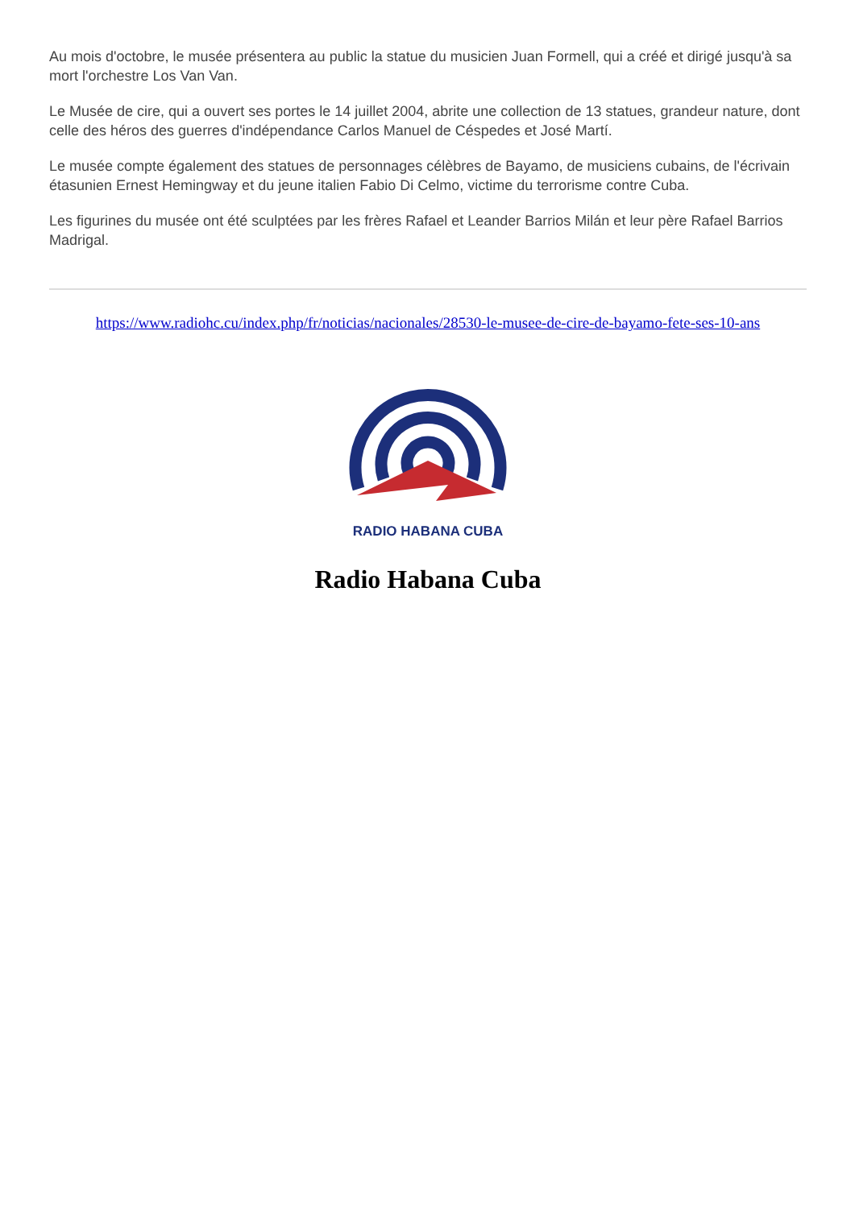Au mois d'octobre, le musée présentera au public la statue du musicien Juan Formell, qui a créé et dirigé jusqu'à sa mort l'orchestre Los Van Van.
Le Musée de cire, qui a ouvert ses portes le 14 juillet 2004, abrite une collection de 13 statues, grandeur nature, dont celle des héros des guerres d'indépendance Carlos Manuel de Céspedes et José Martí.
Le musée compte également des statues de personnages célèbres de Bayamo, de musiciens cubains, de l'écrivain étasunien Ernest Hemingway et du jeune italien Fabio Di Celmo, victime du terrorisme contre Cuba.
Les figurines du musée ont été sculptées par les frères Rafael et Leander Barrios Milán et leur père Rafael Barrios Madrigal.
https://www.radiohc.cu/index.php/fr/noticias/nacionales/28530-le-musee-de-cire-de-bayamo-fete-ses-10-ans
RADIO HABANA CUBA
Radio Habana Cuba